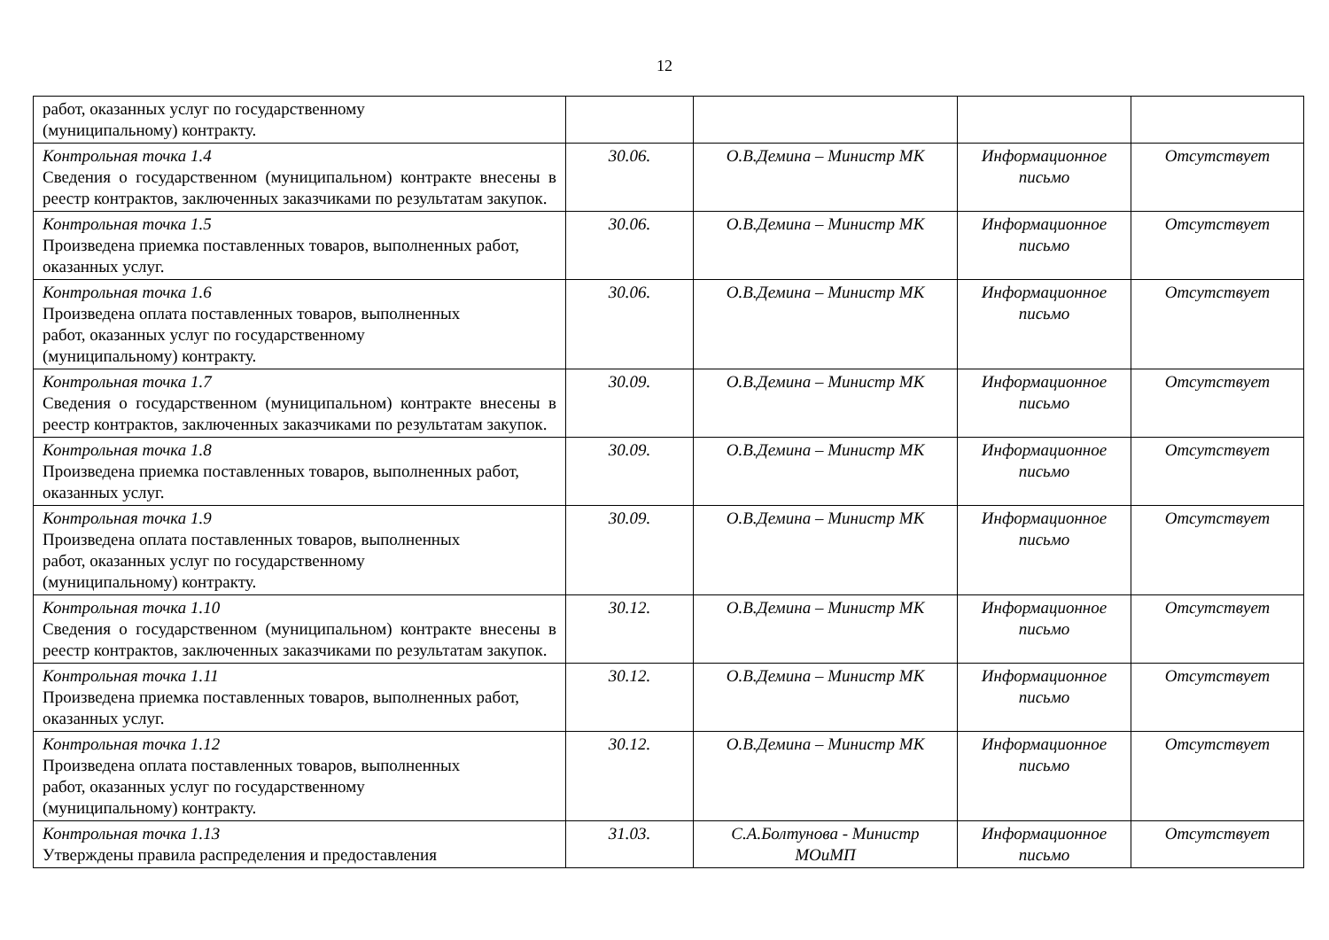12
| работ, оказанных услуг по государственному (муниципальному) контракту. | | | | |
| Контрольная точка 1.4 Сведения о государственном (муниципальном) контракте внесены в реестр контрактов, заключенных заказчиками по результатам закупок. | 30.06. | О.В.Демина – Министр МК | Информационное письмо | Отсутствует |
| Контрольная точка 1.5 Произведена приемка поставленных товаров, выполненных работ, оказанных услуг. | 30.06. | О.В.Демина – Министр МК | Информационное письмо | Отсутствует |
| Контрольная точка 1.6 Произведена оплата поставленных товаров, выполненных работ, оказанных услуг по государственному (муниципальному) контракту. | 30.06. | О.В.Демина – Министр МК | Информационное письмо | Отсутствует |
| Контрольная точка 1.7 Сведения о государственном (муниципальном) контракте внесены в реестр контрактов, заключенных заказчиками по результатам закупок. | 30.09. | О.В.Демина – Министр МК | Информационное письмо | Отсутствует |
| Контрольная точка 1.8 Произведена приемка поставленных товаров, выполненных работ, оказанных услуг. | 30.09. | О.В.Демина – Министр МК | Информационное письмо | Отсутствует |
| Контрольная точка 1.9 Произведена оплата поставленных товаров, выполненных работ, оказанных услуг по государственному (муниципальному) контракту. | 30.09. | О.В.Демина – Министр МК | Информационное письмо | Отсутствует |
| Контрольная точка 1.10 Сведения о государственном (муниципальном) контракте внесены в реестр контрактов, заключенных заказчиками по результатам закупок. | 30.12. | О.В.Демина – Министр МК | Информационное письмо | Отсутствует |
| Контрольная точка 1.11 Произведена приемка поставленных товаров, выполненных работ, оказанных услуг. | 30.12. | О.В.Демина – Министр МК | Информационное письмо | Отсутствует |
| Контрольная точка 1.12 Произведена оплата поставленных товаров, выполненных работ, оказанных услуг по государственному (муниципальному) контракту. | 30.12. | О.В.Демина – Министр МК | Информационное письмо | Отсутствует |
| Контрольная точка 1.13 Утверждены правила распределения и предоставления | 31.03. | С.А.Болтунова - Министр МОиМП | Информационное письмо | Отсутствует |